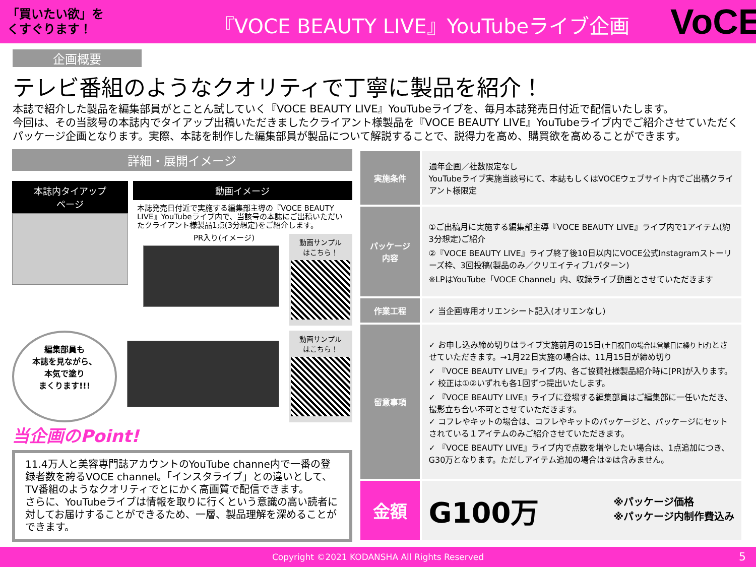「買いたい欲」を
くすぐります！
『VOCE BEAUTY LIVE』YouTubeライブ企画
VoCE
企画概要
テレビ番組のようなクオリティで丁寧に製品を紹介！
本誌で紹介した製品を編集部員がとことん試していく『VOCE BEAUTY LIVE』YouTubeライブを、毎月本誌発売日付近で配信いたします。
今回は、その当該号の本誌内でタイアップ出稿いただきましたクライアント様製品を『VOCE BEAUTY LIVE』YouTubeライブ内でご紹介させていただくパッケージ企画となります。実際、本誌を制作した編集部員が製品について解説することで、説得力を高め、購買欲を高めることができます。
詳細・展開イメージ
本誌内タイアップ
ページ
動画イメージ
本誌発売日付近で実施する編集部主導の『VOCE BEAUTY LIVE』YouTubeライブ内で、当該号の本誌にご出稿いただいたクライアント様製品1点(3分想定)をご紹介します。
PR入り(イメージ)
動画サンプル
はこちら！
編集部員も
本誌を見ながら、
本気で塗り
まくります!!!
動画サンプル
はこちら！
当企画のPoint!
11.4万人と美容専門誌アカウントのYouTube channe内で一番の登録者数を誇るVOCE channel。「インスタライブ」との違いとして、TV番組のようなクオリティでとにかく高画質で配信できます。
さらに、YouTubeライブは情報を取りに行くという意識の高い読者に対してお届けすることができるため、一層、製品理解を深めることができます。
| 実施条件 | 通年企画／社数限定なし YouTubeライブ実施当該号にて、本誌もしくはVOCEウェブサイト内でご出稿クライアント様限定 |
| パッケージ 内容 | ①ご出稿月に実施する編集部主導『VOCE BEAUTY LIVE』ライブ内で1アイテム(約3分想定)ご紹介 ②『VOCE BEAUTY LIVE』ライブ終了後10日以内にVOCE公式Instagramストーリーズ枠、3回投稿(製品のみ／クリエイティブ1パターン) ※LPはYouTube「VOCE Channel」内、収録ライブ動画とさせていただきます |
| 作業工程 | ✓ 当企画専用オリエンシート記入(オリエンなし) |
| 留意事項 | ✓ お申し込み締め切りはライブ実施前月の15日 (土日祝日の場合は営業日に繰り上げ) とさせていただきます。→1月22日実施の場合は、11月15日が締め切り ✓ 『VOCE BEAUTY LIVE』ライブ内、各ご協賛社様製品紹介時に[PR]が入ります。 ✓ 校正は①②いずれも各1回ずつ提出いたします。 ✓ 『VOCE BEAUTY LIVE』ライブに登場する編集部員はご編集部に一任いただき、撮影立ち合い不可とさせていただきます。 ✓ コフレやキットの場合は、コフレやキットのパッケージと、パッケージにセットされている１アイテムのみご紹介させていただきます。 ✓ 『VOCE BEAUTY LIVE』ライブ内で点数を増やしたい場合は、1点追加につき、G30万となります。ただしアイテム追加の場合は②は含みません。 |
| 金額 | G100万 ※パッケージ価格 ※パッケージ内制作費込み |
Copyright ©2021 KODANSHA All Rights Reserved 5